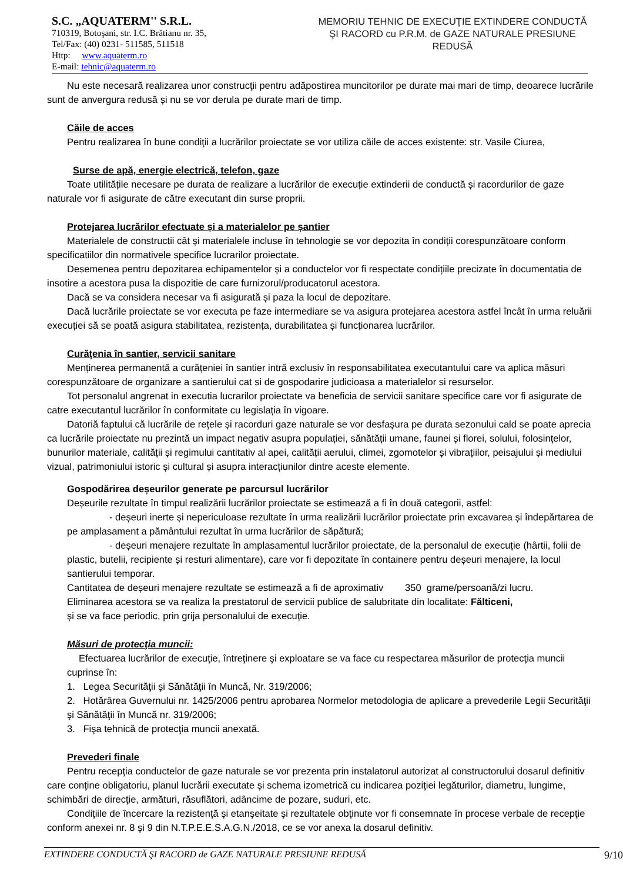S.C. „AQUATERM'' S.R.L.
710319, Botoşani, str. I.C. Brătianu nr. 35,
Tel/Fax: (40) 0231- 511585, 511518
Http: www.aquaterm.ro
E-mail: tehnic@aquaterm.ro
MEMORIU TEHNIC DE EXECUŢIE EXTINDERE CONDUCTĂ ŞI RACORD cu P.R.M. de GAZE NATURALE PRESIUNE REDUSĂ
Nu este necesară realizarea unor construcţii pentru adăpostirea muncitorilor pe durate mai mari de timp, deoarece lucrările sunt de anvergura redusă și nu se vor derula pe durate mari de timp.
Căile de acces
Pentru realizarea în bune condiţii a lucrărilor proiectate se vor utiliza căile de acces existente: str. Vasile Ciurea,
Surse de apă, energie electrică, telefon, gaze
Toate utilitățile necesare pe durata de realizare a lucrărilor de execuție extinderii de conductă și racordurilor de gaze naturale vor fi asigurate de către executant din surse proprii.
Protejarea lucrărilor efectuate și a materialelor pe șantier
Materialele de constructii cât și materialele incluse în tehnologie se vor depozita în condiții corespunzătoare conform specificatiilor din normativele specifice lucrarilor proiectate.
Desemenea pentru depozitarea echipamentelor și a conductelor vor fi respectate condițiile precizate în documentatia de insotire a acestora pusa la dispozitie de care furnizorul/producatorul acestora.
Dacă se va considera necesar va fi asigurată și paza la locul de depozitare.
Dacă lucrările proiectate se vor executa pe faze intermediare se va asigura protejarea acestora astfel încât în urma reluării execuției să se poată asigura stabilitatea, rezistența, durabilitatea și funcționarea lucrărilor.
Curăţenia în santier, servicii sanitare
Menținerea permanentă a curățeniei în santier intră exclusiv în responsabilitatea executantului care va aplica măsuri corespunzătoare de organizare a santierului cat si de gospodarire judicioasa a materialelor si resurselor.
Tot personalul angrenat in executia lucrarilor proiectate va beneficia de servicii sanitare specifice care vor fi asigurate de catre executantul lucrărilor în conformitate cu legislația în vigoare.
Datoriă faptului că lucrările de reţele și racorduri gaze naturale se vor desfașura pe durata sezonului cald se poate aprecia ca lucrările proiectate nu prezintă un impact negativ asupra populației, sănătății umane, faunei și florei, solului, folosințelor, bunurilor materiale, calității și regimului cantitativ al apei, calității aerului, climei, zgomotelor și vibrațiilor, peisajului și mediului vizual, patrimoniului istoric și cultural și asupra interacțiunilor dintre aceste elemente.
Gospodărirea deșeurilor generate pe parcursul lucrărilor
Deșeurile rezultate în timpul realizării lucrărilor proiectate se estimează a fi în două categorii, astfel:
- deșeuri inerte și nepericuloase rezultate în urma realizării lucrărilor proiectate prin excavarea și îndepărtarea de pe amplasament a pământului rezultat în urma lucrărilor de săpătură;
- deșeuri menajere rezultate în amplasamentul lucrărilor proiectate, de la personalul de execuție (hârtii, folii de plastic, butelii, recipiente și resturi alimentare), care vor fi depozitate în containere pentru deșeuri menajere, la locul santierului temporar.
Cantitatea de deșeuri menajere rezultate se estimează a fi de aproximativ 350 grame/persoană/zi lucru.
Eliminarea acestora se va realiza la prestatorul de servicii publice de salubritate din localitate: Fălticeni,
și se va face periodic, prin grija personalului de execuție.
Măsuri de protecţia muncii:
Efectuarea lucrărilor de execuţie, întreţinere şi exploatare se va face cu respectarea măsurilor de protecţia muncii cuprinse în:
1. Legea Securităţii şi Sănătăţii în Muncă, Nr. 319/2006;
2. Hotărârea Guvernului nr. 1425/2006 pentru aprobarea Normelor metodologia de aplicare a prevederile Legii Securităţii şi Sănătăţii în Muncă nr. 319/2006;
3. Fişa tehnică de protecţia muncii anexată.
Prevederi finale
Pentru recepţia conductelor de gaze naturale se vor prezenta prin instalatorul autorizat al constructorului dosarul definitiv care conţine obligatoriu, planul lucrării executate şi schema izometrică cu indicarea poziţiei legăturilor, diametru, lungime, schimbări de direcţie, armături, răsuflători, adâncime de pozare, suduri, etc.
Condiţiile de încercare la rezistenţă şi etanşeitate şi rezultatele obţinute vor fi consemnate în procese verbale de recepţie conform anexei nr. 8 şi 9 din N.T.P.E.E.S.A.G.N./2018, ce se vor anexa la dosarul definitiv.
EXTINDERE CONDUCTĂ ŞI RACORD de GAZE NATURALE PRESIUNE REDUSĂ 9/10